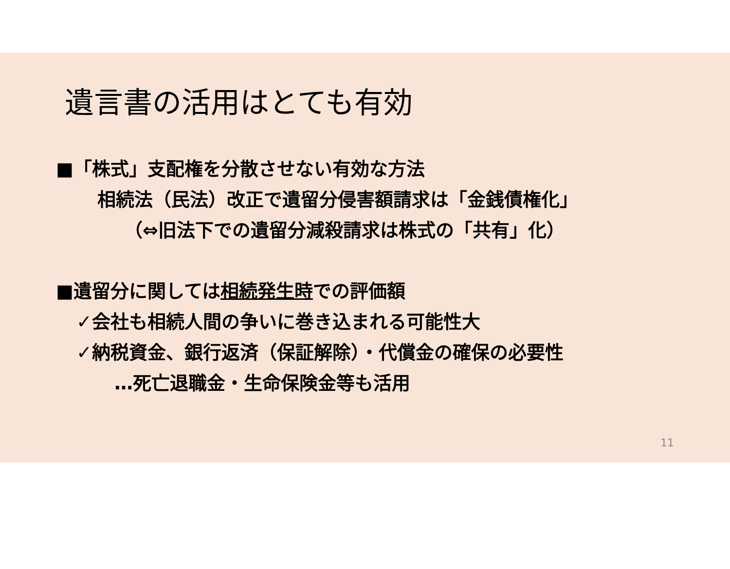遺言書の活用はとても有効
■「株式」支配権を分散させない有効な方法
相続法（民法）改正で遺留分侵害額請求は「金銭債権化」
（⇔旧法下での遺留分減殺請求は株式の「共有」化）
■遺留分に関しては相続発生時での評価額
✓会社も相続人間の争いに巻き込まれる可能性大
✓納税資金、銀行返済（保証解除）・代償金の確保の必要性
…死亡退職金・生命保険金等も活用
11